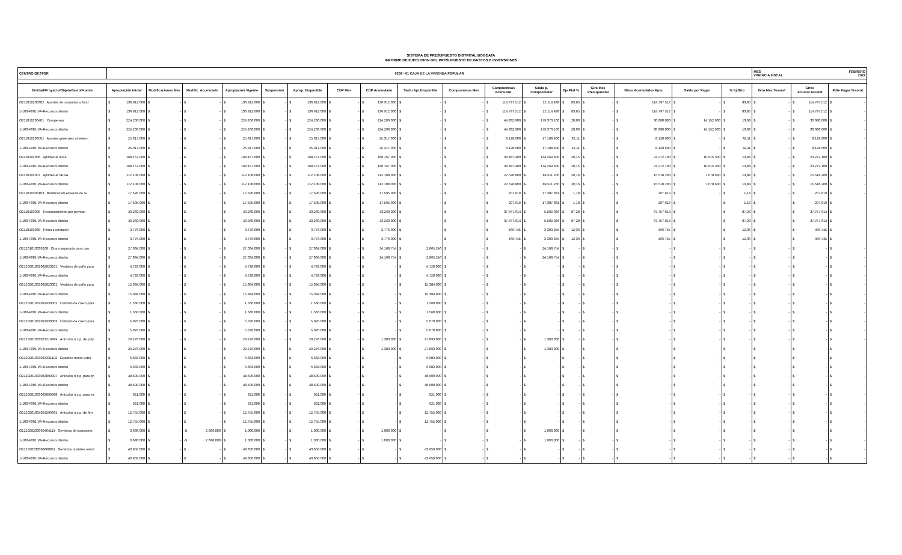SISTEMA DE PRESUPUESTO DISTRITAL BOGDATA
INFORME DE EJECUCION DEL PRESUPUESTO DE GASTOS E INVERSIONES
| CENTRO GESTOR | 0208 - 01 CAJA DE LA VIVIENDA POPULAR | | | | | | | | | | | | | | | | | MES FEBRERO VIGENCIA FISCAL 2022 | | |
| Entidad/Proyecto/ObjetoGasto/Fuente | Apropiación Inicial | Modificaciones Mes | Modific. Acumulado | Apropiación Vigente | Suspensión | Aprop. Disponible | CDP Mes | CDP Acumulado | Saldo Apr.Disponible | Compromisos Mes | Compromisos Acumulad. | Saldo p. Comprometer | Eje Ptal % | Giro Mes Presupuestal | Giros Acumulados Ppto | Saldo por Pagar | % Ej.Giro | Giro Mes Tesoral | Giros Acumul.Tesoral | Pdte Pagar Tesoral |
| O211010200302 Aportes de cesantías a fond | $ 136.912.000 | $ - | $ - | $ 136.912.000 | $ - | $ 136.912.000 | $ - | $ 136.912.000 | $ - | $ - | $ 114.797.512 | $ 22.114.488 | $ 83,85 | $ - | $ 114.797.512 | $ - | $ 83,85 | $ - | $ 114.797.512 | $ - |
| 1-100-F001 VA-Recursos distrito | $ 136.912.000 | $ - | $ - | $ 136.912.000 | $ - | $ 136.912.000 | $ - | $ 136.912.000 | $ - | $ - | $ 114.797.512 | $ 22.114.488 | $ 83,85 | $ - | $ 114.797.512 | $ - | $ 83,85 | $ - | $ 114.797.512 | $ - |
| O211010200401 Compensar | $ 224.206.000 | $ - | $ - | $ 224.206.000 | $ - | $ 224.206.000 | $ - | $ 224.206.000 | $ - | $ - | $ 44.832.900 | $ 179.373.100 | $ 20,00 | $ - | $ 30.680.000 | $ 14.152.900 | $ 13,68 | $ - | $ 30.680.000 | $ - |
| 1-100-F001 VA-Recursos distrito | $ 224.206.000 | $ - | $ - | $ 224.206.000 | $ - | $ 224.206.000 | $ - | $ 224.206.000 | $ - | $ - | $ 44.832.900 | $ 179.373.100 | $ 20,00 | $ - | $ 30.680.000 | $ 14.152.900 | $ 13,68 | $ - | $ 30.680.000 | $ - |
| O211010200501 Aportes generales al sistem | $ 25.317.000 | $ - | $ - | $ 25.317.000 | $ - | $ 25.317.000 | $ - | $ 25.317.000 | $ - | $ - | $ 8.128.600 | $ 17.188.400 | $ 32,11 | $ - | $ 8.128.600 | $ - | $ 32,11 | $ - | $ 8.128.600 | $ - |
| 1-100-F001 VA-Recursos distrito | $ 25.317.000 | $ - | $ - | $ 25.317.000 | $ - | $ 25.317.000 | $ - | $ 25.317.000 | $ - | $ - | $ 8.128.600 | $ 17.188.400 | $ 32,11 | $ - | $ 8.128.600 | $ - | $ 32,11 | $ - | $ 8.128.600 | $ - |
| O2110102006 Aportes al ICBF | $ 168.157.000 | $ - | $ - | $ 168.157.000 | $ - | $ 168.157.000 | $ - | $ 168.157.000 | $ - | $ - | $ 33.887.400 | $ 134.269.600 | $ 20,15 | $ - | $ 23.272.100 | $ 10.615.300 | $ 13,84 | $ - | $ 23.272.100 | $ - |
| 1-100-F001 VA-Recursos distrito | $ 168.157.000 | $ - | $ - | $ 168.157.000 | $ - | $ 168.157.000 | $ - | $ 168.157.000 | $ - | $ - | $ 33.887.400 | $ 134.269.600 | $ 20,15 | $ - | $ 23.272.100 | $ 10.615.300 | $ 13,84 | $ - | $ 23.272.100 | $ - |
| O2110102007 Aportes al SENA | $ 112.108.000 | $ - | $ - | $ 112.108.000 | $ - | $ 112.108.000 | $ - | $ 112.108.000 | $ - | $ - | $ 22.596.800 | $ 89.511.200 | $ 20,16 | $ - | $ 15.518.200 | $ 7.078.600 | $ 13,84 | $ - | $ 15.518.200 | $ - |
| 1-100-F001 VA-Recursos distrito | $ 112.108.000 | $ - | $ - | $ 112.108.000 | $ - | $ 112.108.000 | $ - | $ 112.108.000 | $ - | $ - | $ 22.596.800 | $ 89.511.200 | $ 20,16 | $ - | $ 15.518.200 | $ 7.078.600 | $ 13,84 | $ - | $ 15.518.200 | $ - |
| O211010300103 Bonificación especial de re | $ 17.595.000 | $ - | $ - | $ 17.595.000 | $ - | $ 17.595.000 | $ - | $ 17.595.000 | $ - | $ - | $ 207.619 | $ 17.387.381 | $ 1,18 | $ - | $ 207.619 | $ - | $ 1,18 | $ - | $ 207.619 | $ - |
| 1-100-F001 VA-Recursos distrito | $ 17.595.000 | $ - | $ - | $ 17.595.000 | $ - | $ 17.595.000 | $ - | $ 17.595.000 | $ - | $ - | $ 207.619 | $ 17.387.381 | $ 1,18 | $ - | $ 207.619 | $ - | $ 1,18 | $ - | $ 207.619 | $ - |
| O2110103005 Reconocimiento por perman | $ 43.260.000 | $ - | $ - | $ 43.260.000 | $ - | $ 43.260.000 | $ - | $ 43.260.000 | $ - | $ - | $ 37.757.614 | $ 5.502.386 | $ 87,28 | $ - | $ 37.757.614 | $ - | $ 87,28 | $ - | $ 37.757.614 | $ - |
| 1-100-F001 VA-Recursos distrito | $ 43.260.000 | $ - | $ - | $ 43.260.000 | $ - | $ 43.260.000 | $ - | $ 43.260.000 | $ - | $ - | $ 37.757.614 | $ 5.502.386 | $ 87,28 | $ - | $ 37.757.614 | $ - | $ 87,28 | $ - | $ 37.757.614 | $ - |
| O2110103068 Prima secretarial | $ 3.776.000 | $ - | $ - | $ 3.776.000 | $ - | $ 3.776.000 | $ - | $ 3.776.000 | $ - | $ - | $ 466.745 | $ 3.309.255 | $ 12,36 | $ - | $ 466.745 | $ - | $ 12,36 | $ - | $ 466.745 | $ - |
| 1-100-F001 VA-Recursos distrito | $ 3.776.000 | $ - | $ - | $ 3.776.000 | $ - | $ 3.776.000 | $ - | $ 3.776.000 | $ - | $ - | $ 466.745 | $ 3.309.255 | $ 12,36 | $ - | $ 466.745 | $ - | $ 12,36 | $ - | $ 466.745 | $ - |
| O21201010030208 Otra maquinaria para uso | $ 27.034.000 | $ - | $ - | $ 27.034.000 | $ - | $ 27.034.000 | $ - | $ 24.168.754 | $ 2.865.246 | $ - | $ - | $ 24.168.754 | $ - | $ - | $ - | $ - | $ - | $ - | $ - | $ - |
| 1-100-F001 VA-Recursos distrito | $ 27.034.000 | $ - | $ - | $ 27.034.000 | $ - | $ 27.034.000 | $ - | $ 24.168.754 | $ 2.865.246 | $ - | $ - | $ 24.168.754 | $ - | $ - | $ - | $ - | $ - | $ - | $ - | $ - |
| O2120201002082823101 Vestidos de paño para | $ 4.728.000 | $ - | $ - | $ 4.728.000 | $ - | $ 4.728.000 | $ - | $ - | $ 4.728.000 | $ - | $ - | $ - | $ - | $ - | $ - | $ - | $ - | $ - | $ - | $ - |
| 1-100-F001 VA-Recursos distrito | $ 4.728.000 | $ - | $ - | $ 4.728.000 | $ - | $ 4.728.000 | $ - | $ - | $ 4.728.000 | $ - | $ - | $ - | $ - | $ - | $ - | $ - | $ - | $ - | $ - | $ - |
| O2120201002082823301 Vestidos de paño para | $ 15.384.000 | $ - | $ - | $ 15.384.000 | $ - | $ 15.384.000 | $ - | $ - | $ 15.384.000 | $ - | $ - | $ - | $ - | $ - | $ - | $ - | $ - | $ - | $ - | $ - |
| 1-100-F001 VA-Recursos distrito | $ 15.384.000 | $ - | $ - | $ 15.384.000 | $ - | $ 15.384.000 | $ - | $ - | $ 15.384.000 | $ - | $ - | $ - | $ - | $ - | $ - | $ - | $ - | $ - | $ - | $ - |
| O2120201002092933001 Calzado de cuero para | $ 1.560.000 | $ - | $ - | $ 1.560.000 | $ - | $ 1.560.000 | $ - | $ - | $ 1.560.000 | $ - | $ - | $ - | $ - | $ - | $ - | $ - | $ - | $ - | $ - | $ - |
| 1-100-F001 VA-Recursos distrito | $ 1.560.000 | $ - | $ - | $ 1.560.000 | $ - | $ 1.560.000 | $ - | $ - | $ 1.560.000 | $ - | $ - | $ - | $ - | $ - | $ - | $ - | $ - | $ - | $ - | $ - |
| O2120201002092933003 Calzado de cuero para | $ 5.070.000 | $ - | $ - | $ 5.070.000 | $ - | $ 5.070.000 | $ - | $ - | $ 5.070.000 | $ - | $ - | $ - | $ - | $ - | $ - | $ - | $ - | $ - | $ - | $ - |
| 1-100-F001 VA-Recursos distrito | $ 5.070.000 | $ - | $ - | $ 5.070.000 | $ - | $ 5.070.000 | $ - | $ - | $ 5.070.000 | $ - | $ - | $ - | $ - | $ - | $ - | $ - | $ - | $ - | $ - | $ - |
| O2120201003023219999 Artículos n.c.p. de pulp | $ 29.276.000 | $ - | $ - | $ 29.276.000 | $ - | $ 29.276.000 | $ - | $ 1.383.000 | $ 27.893.000 | $ - | $ - | $ 1.383.000 | $ - | $ - | $ - | $ - | $ - | $ - | $ - | $ - |
| 1-100-F001 VA-Recursos distrito | $ 29.276.000 | $ - | $ - | $ 29.276.000 | $ - | $ 29.276.000 | $ - | $ 1.383.000 | $ 27.893.000 | $ - | $ - | $ 1.383.000 | $ - | $ - | $ - | $ - | $ - | $ - | $ - | $ - |
| O2120201003033331102 Gasolina motor extra | $ 6.683.000 | $ - | $ - | $ 6.683.000 | $ - | $ 6.683.000 | $ - | $ - | $ 6.683.000 | $ - | $ - | $ - | $ - | $ - | $ - | $ - | $ - | $ - | $ - | $ - |
| 1-100-F001 VA-Recursos distrito | $ 6.683.000 | $ - | $ - | $ 6.683.000 | $ - | $ 6.683.000 | $ - | $ - | $ 6.683.000 | $ - | $ - | $ - | $ - | $ - | $ - | $ - | $ - | $ - | $ - | $ - |
| O2120201003083899997 Artículos n.c.p. para pr | $ 48.500.000 | $ - | $ - | $ 48.500.000 | $ - | $ 48.500.000 | $ - | $ - | $ 48.500.000 | $ - | $ - | $ - | $ - | $ - | $ - | $ - | $ - | $ - | $ - | $ - |
| 1-100-F001 VA-Recursos distrito | $ 48.500.000 | $ - | $ - | $ 48.500.000 | $ - | $ 48.500.000 | $ - | $ - | $ 48.500.000 | $ - | $ - | $ - | $ - | $ - | $ - | $ - | $ - | $ - | $ - | $ - |
| O2120201003083899998 Artículos n.c.p. para es | $ 921.000 | $ - | $ - | $ 921.000 | $ - | $ 921.000 | $ - | $ - | $ 921.000 | $ - | $ - | $ - | $ - | $ - | $ - | $ - | $ - | $ - | $ - | $ - |
| 1-100-F001 VA-Recursos distrito | $ 921.000 | $ - | $ - | $ 921.000 | $ - | $ 921.000 | $ - | $ - | $ 921.000 | $ - | $ - | $ - | $ - | $ - | $ - | $ - | $ - | $ - | $ - | $ - |
| O2120201004024299991 Artículos n.c.p. de ferr | $ 12.755.000 | $ - | $ - | $ 12.755.000 | $ - | $ 12.755.000 | $ - | $ - | $ 12.755.000 | $ - | $ - | $ - | $ - | $ - | $ - | $ - | $ - | $ - | $ - | $ - |
| 1-100-F001 VA-Recursos distrito | $ 12.755.000 | $ - | $ - | $ 12.755.000 | $ - | $ 12.755.000 | $ - | $ - | $ 12.755.000 | $ - | $ - | $ - | $ - | $ - | $ - | $ - | $ - | $ - | $ - | $ - |
| O212020200060464114 Servicios de transporte | $ 3.686.000 | $ - | -$ 2.686.000 | $ 1.000.000 | $ - | $ 1.000.000 | $ - | $ 1.000.000 | $ - | $ - | $ - | $ 1.000.000 | $ - | $ - | $ - | $ - | $ - | $ - | $ - | $ - |
| 1-100-F001 VA-Recursos distrito | $ 3.686.000 | $ - | -$ 2.686.000 | $ 1.000.000 | $ - | $ 1.000.000 | $ - | $ 1.000.000 | $ - | $ - | $ - | $ 1.000.000 | $ - | $ - | $ - | $ - | $ - | $ - | $ - | $ - |
| O212020200060868011 Servicios postales relaci | $ 43.650.000 | $ - | $ - | $ 43.650.000 | $ - | $ 43.650.000 | $ - | $ - | $ 43.650.000 | $ - | $ - | $ - | $ - | $ - | $ - | $ - | $ - | $ - | $ - | $ - |
| 1-100-F001 VA-Recursos distrito | $ 43.650.000 | $ - | $ - | $ 43.650.000 | $ - | $ 43.650.000 | $ - | $ - | $ 43.650.000 | $ - | $ - | $ - | $ - | $ - | $ - | $ - | $ - | $ - | $ - | $ - |